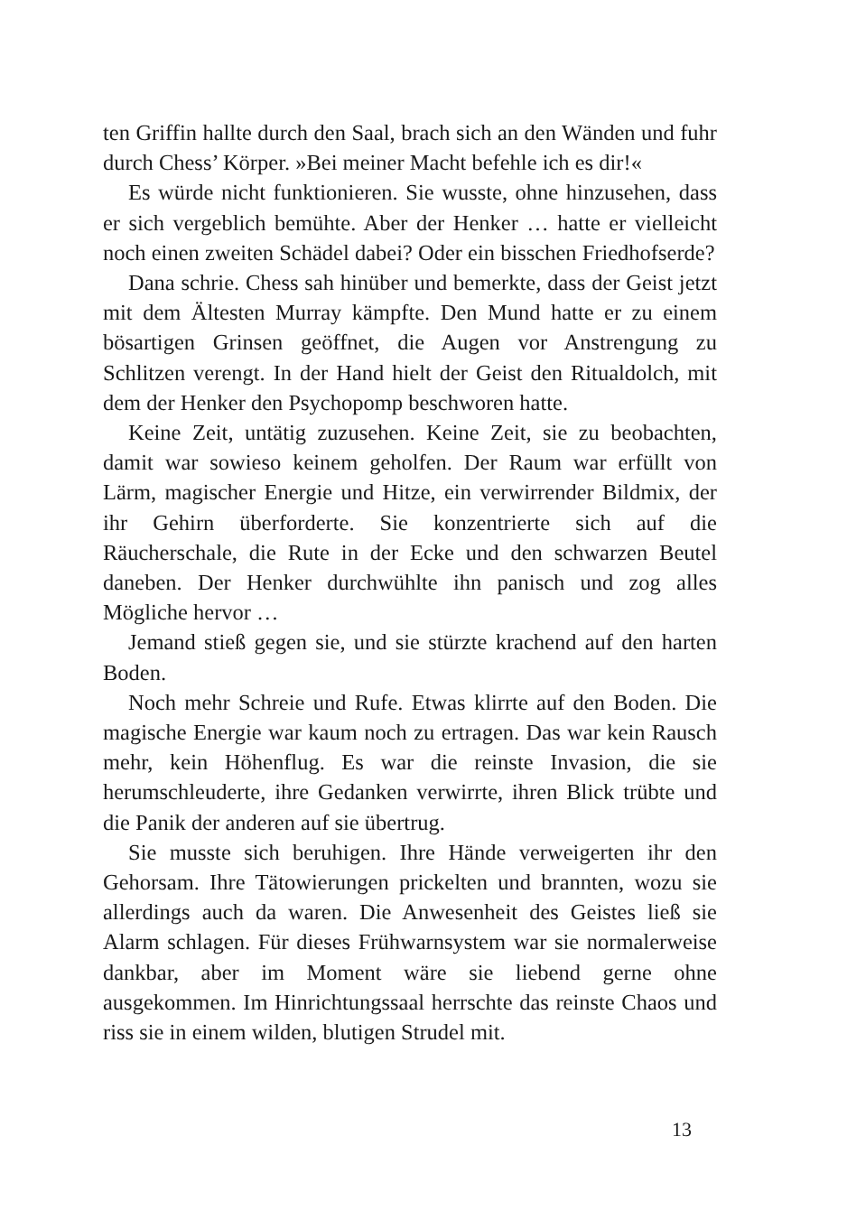ten Griffin hallte durch den Saal, brach sich an den Wänden und fuhr durch Chess’ Körper. »Bei meiner Macht befehle ich es dir!«
Es würde nicht funktionieren. Sie wusste, ohne hinzusehen, dass er sich vergeblich bemühte. Aber der Henker … hatte er vielleicht noch einen zweiten Schädel dabei? Oder ein bisschen Friedhofserde?
Dana schrie. Chess sah hinüber und bemerkte, dass der Geist jetzt mit dem Ältesten Murray kämpfte. Den Mund hatte er zu einem bösartigen Grinsen geöffnet, die Augen vor Anstrengung zu Schlitzen verengt. In der Hand hielt der Geist den Ritual­dolch, mit dem der Henker den Psychopomp beschworen hatte.
Keine Zeit, untätig zuzusehen. Keine Zeit, sie zu beobachten, damit war sowieso keinem geholfen. Der Raum war erfüllt von Lärm, magischer Energie und Hitze, ein verwirrender Bild­mix, der ihr Gehirn überforderte. Sie konzentrierte sich auf die Räucherschale, die Rute in der Ecke und den schwarzen Beutel daneben. Der Henker durchwühlte ihn panisch und zog alles Mögliche hervor …
Jemand stieß gegen sie, und sie stürzte krachend auf den harten Boden.
Noch mehr Schreie und Rufe. Etwas klirrte auf den Boden. Die magische Energie war kaum noch zu ertragen. Das war kein Rausch mehr, kein Höhenflug. Es war die reinste Invasion, die sie herumschleuderte, ihre Gedanken verwirrte, ihren Blick trübte und die Panik der anderen auf sie übertrug.
Sie musste sich beruhigen. Ihre Hände verweigerten ihr den Gehorsam. Ihre Tätowierungen prickelten und brannten, wozu sie allerdings auch da waren. Die Anwesenheit des Geistes ließ sie Alarm schlagen. Für dieses Frühwarnsystem war sie norma­lerweise dankbar, aber im Moment wäre sie liebend gerne ohne ausgekommen. Im Hinrichtungssaal herrschte das reinste Chaos und riss sie in einem wilden, blutigen Strudel mit.
13